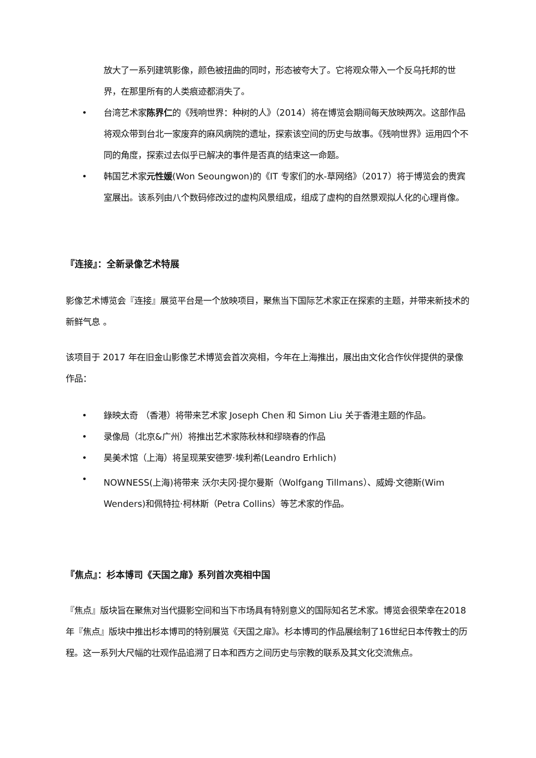放大了一系列建筑影像，颜色被扭曲的同时，形态被夸大了。它将观众带入一个反乌托邦的世界，在那里所有的人类痕迹都消失了。
• 台湾艺术家陈界仁的《残响世界：种树的人》（2014）将在博览会期间每天放映两次。这部作品将观众带到台北一家废弃的麻风病院的遗址，探索该空间的历史与故事。《残响世界》运用四个不同的角度，探索过去似乎已解决的事件是否真的结束这一命题。
• 韩国艺术家元性媛(Won Seoungwon)的《IT 专家们的水-草网络》（2017）将于博览会的贵宾室展出。该系列由八个数码修改过的虚构风景组成，组成了虚构的自然景观拟人化的心理肖像。
『连接』：全新录像艺术特展
影像艺术博览会『连接』展览平台是一个放映项目，聚焦当下国际艺术家正在探索的主题，并带来新技术的新鲜气息 。
该项目于 2017 年在旧金山影像艺术博览会首次亮相，今年在上海推出，展出由文化合作伙伴提供的录像作品：
• 錄映太奇 （香港）将带来艺术家 Joseph Chen 和 Simon Liu 关于香港主题的作品。
• 录像局（北京&广州）将推出艺术家陈秋林和缪晓春的作品
• 昊美术馆（上海）将呈现莱安德罗·埃利希(Leandro Erhlich)
• NOWNESS(上海)将带来 沃尔夫冈·提尔曼斯（Wolfgang Tillmans）、威姆·文德斯(Wim Wenders)和佩特拉·柯林斯（Petra Collins）等艺术家的作品。
『焦点』：杉本博司《天国之扉》系列首次亮相中国
『焦点』版块旨在聚焦对当代摄影空间和当下市场具有特别意义的国际知名艺术家。博览会很荣幸在2018年『焦点』版块中推出杉本博司的特别展览《天国之扉》。杉本博司的作品展绘制了16世纪日本传教士的历程。这一系列大尺幅的壮观作品追溯了日本和西方之间历史与宗教的联系及其文化交流焦点。